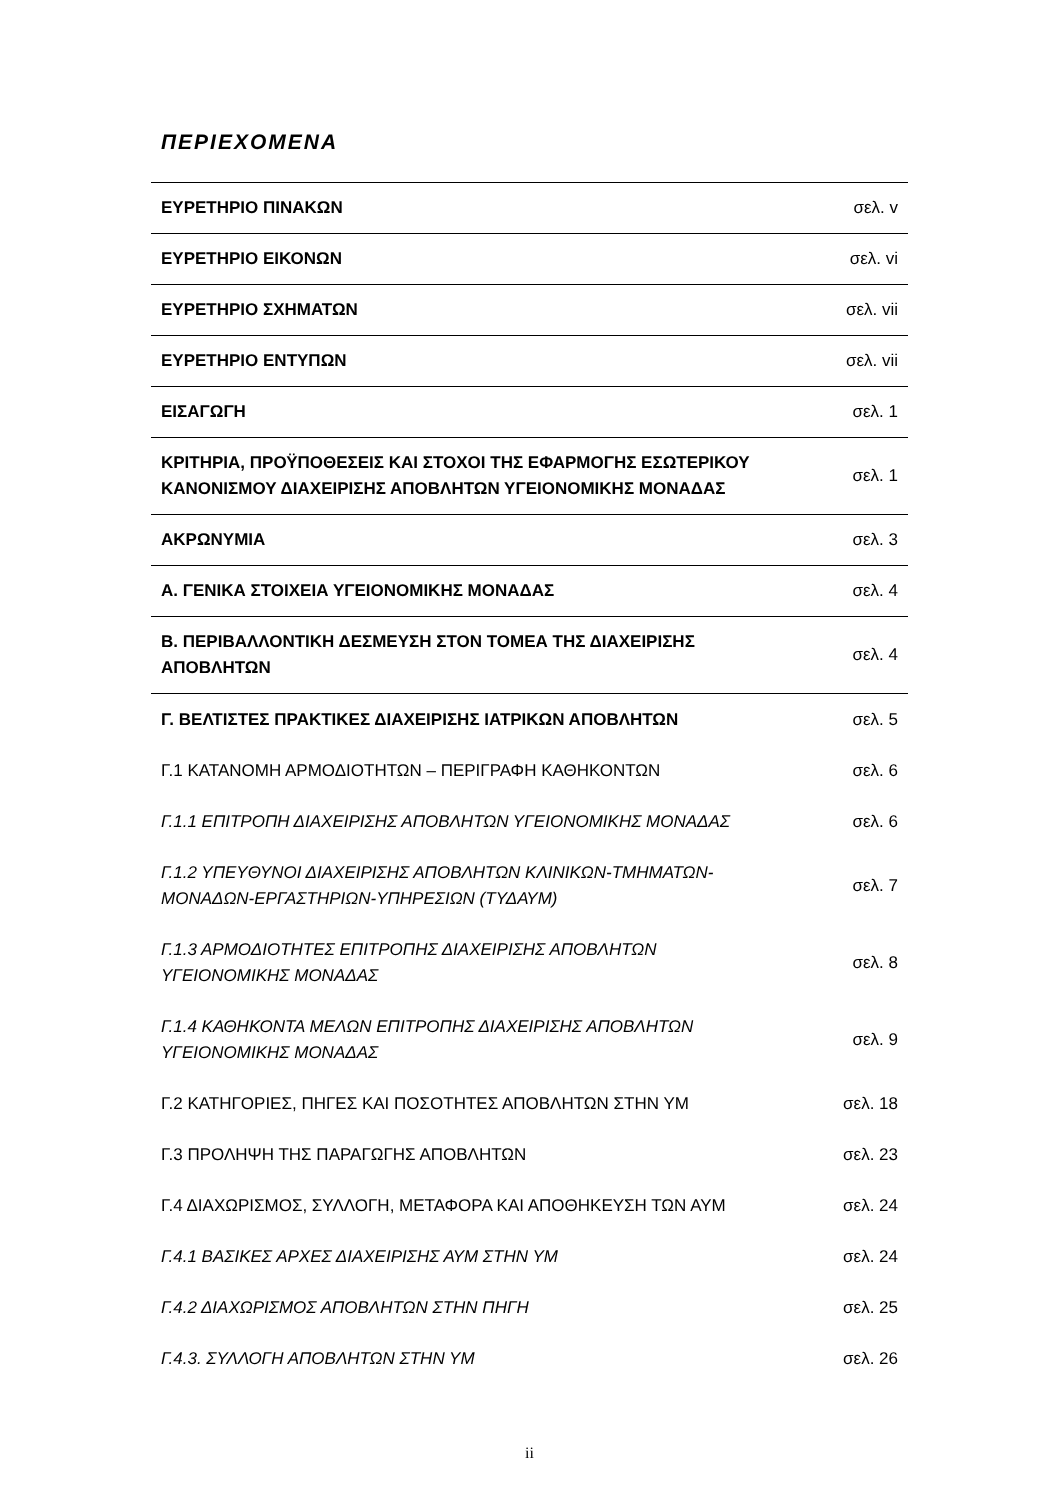ΠΕΡΙΕΧΟΜΕΝΑ
| ΕΥΡΕΤΗΡΙΟ ΠΙΝΑΚΩΝ | σελ. v |
| ΕΥΡΕΤΗΡΙΟ ΕΙΚΟΝΩΝ | σελ. vi |
| ΕΥΡΕΤΗΡΙΟ ΣΧΗΜΑΤΩΝ | σελ. vii |
| ΕΥΡΕΤΗΡΙΟ ΕΝΤΥΠΩΝ | σελ. vii |
| ΕΙΣΑΓΩΓΗ | σελ. 1 |
| ΚΡΙΤΗΡΙΑ, ΠΡΟΫΠΟΘΕΣΕΙΣ ΚΑΙ ΣΤΟΧΟΙ ΤΗΣ ΕΦΑΡΜΟΓΗΣ ΕΣΩΤΕΡΙΚΟΥ ΚΑΝΟΝΙΣΜΟΥ ΔΙΑΧΕΙΡΙΣΗΣ ΑΠΟΒΛΗΤΩΝ ΥΓΕΙΟΝΟΜΙΚΗΣ ΜΟΝΑΔΑΣ | σελ. 1 |
| ΑΚΡΩΝΥΜΙΑ | σελ. 3 |
| Α. ΓΕΝΙΚΑ ΣΤΟΙΧΕΙΑ ΥΓΕΙΟΝΟΜΙΚΗΣ ΜΟΝΑΔΑΣ | σελ. 4 |
| Β. ΠΕΡΙΒΑΛΛΟΝΤΙΚΗ ΔΕΣΜΕΥΣΗ ΣΤΟΝ ΤΟΜΕΑ ΤΗΣ ΔΙΑΧΕΙΡΙΣΗΣ ΑΠΟΒΛΗΤΩΝ | σελ. 4 |
| Γ. ΒΕΛΤΙΣΤΕΣ ΠΡΑΚΤΙΚΕΣ ΔΙΑΧΕΙΡΙΣΗΣ ΙΑΤΡΙΚΩΝ ΑΠΟΒΛΗΤΩΝ | σελ. 5 |
| Γ.1 ΚΑΤΑΝΟΜΗ ΑΡΜΟΔΙΟΤΗΤΩΝ – ΠΕΡΙΓΡΑΦΗ ΚΑΘΗΚΟΝΤΩΝ | σελ. 6 |
| Γ.1.1 ΕΠΙΤΡΟΠΗ ΔΙΑΧΕΙΡΙΣΗΣ ΑΠΟΒΛΗΤΩΝ ΥΓΕΙΟΝΟΜΙΚΗΣ ΜΟΝΑΔΑΣ | σελ. 6 |
| Γ.1.2 ΥΠΕΥΘΥΝΟΙ ΔΙΑΧΕΙΡΙΣΗΣ ΑΠΟΒΛΗΤΩΝ ΚΛΙΝΙΚΩΝ-ΤΜΗΜΑΤΩΝ-ΜΟΝΑΔΩΝ-ΕΡΓΑΣΤΗΡΙΩΝ-ΥΠΗΡΕΣΙΩΝ (ΤΥΔΑΥΜ) | σελ. 7 |
| Γ.1.3 ΑΡΜΟΔΙΟΤΗΤΕΣ ΕΠΙΤΡΟΠΗΣ ΔΙΑΧΕΙΡΙΣΗΣ ΑΠΟΒΛΗΤΩΝ ΥΓΕΙΟΝΟΜΙΚΗΣ ΜΟΝΑΔΑΣ | σελ. 8 |
| Γ.1.4 ΚΑΘΗΚΟΝΤΑ ΜΕΛΩΝ ΕΠΙΤΡΟΠΗΣ ΔΙΑΧΕΙΡΙΣΗΣ ΑΠΟΒΛΗΤΩΝ ΥΓΕΙΟΝΟΜΙΚΗΣ ΜΟΝΑΔΑΣ | σελ. 9 |
| Γ.2 ΚΑΤΗΓΟΡΙΕΣ, ΠΗΓΕΣ ΚΑΙ ΠΟΣΟΤΗΤΕΣ ΑΠΟΒΛΗΤΩΝ ΣΤΗΝ ΥΜ | σελ. 18 |
| Γ.3 ΠΡΟΛΗΨΗ ΤΗΣ ΠΑΡΑΓΩΓΗΣ ΑΠΟΒΛΗΤΩΝ | σελ. 23 |
| Γ.4 ΔΙΑΧΩΡΙΣΜΟΣ, ΣΥΛΛΟΓΗ, ΜΕΤΑΦΟΡΑ ΚΑΙ ΑΠΟΘΗΚΕΥΣΗ ΤΩΝ ΑΥΜ | σελ. 24 |
| Γ.4.1 ΒΑΣΙΚΕΣ ΑΡΧΕΣ ΔΙΑΧΕΙΡΙΣΗΣ ΑΥΜ ΣΤΗΝ ΥΜ | σελ. 24 |
| Γ.4.2 ΔΙΑΧΩΡΙΣΜΟΣ ΑΠΟΒΛΗΤΩΝ ΣΤΗΝ ΠΗΓΗ | σελ. 25 |
| Γ.4.3. ΣΥΛΛΟΓΗ ΑΠΟΒΛΗΤΩΝ ΣΤΗΝ ΥΜ | σελ. 26 |
ii